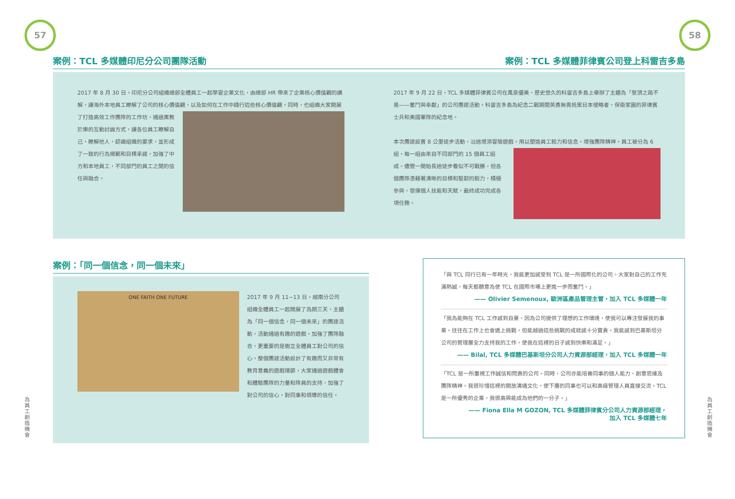57 58
案例：TCL 多媒體印尼分公司團隊活動
2017 年 8 月 30 日，印尼分公司組織總部全體員工一起學習企業文化，由總部 HR 帶來了企業核心價值觀的講解，讓海外本地員工瞭解了公司的核心價值觀，以及如何在工作中踐行這
些核心價值觀。同時，也組織大家開展了打造高效工作團隊的工作坊，通過寓教於樂的互動討論方式，讓各位員工瞭解自己，瞭解他人，認識組織的要求，並形成了一致的行為規範和目標承諾，加強了中方和本地員工，不同部門的員工之間的信任與融合。
案例：TCL 多媒體菲律賓公司登上科雷吉多島
2017 年 9 月 22 日，TCL 多媒體菲律賓公司在風景優美、歷史悠久的科雷吉多島上舉辦了主題為「登頂之路不易——奮鬥與奉獻」的公司團建活動。科雷吉多島為紀念二戰期間英勇無畏抵禦日本侵略者、保衛家園的菲律賓士兵和美國軍隊的紀念地。
本次團建設置 8 公里徒步活動，沿途增添冒險遊戲，用以塑造員工毅力和信念、增強團隊精神。員
工被分為 6 組，每一組由來自不同部門的 15 個員工組成。儘管一開始長途徒步看似不可戰勝，但各個團隊憑藉著清晰的目標和堅韌的毅力，積極參與，發揮個人技能和天賦，最終成功完成各項任務。
案例：「同一個信念，同一個未來」
ONE FAITH ONE FUTURE
2017 年 9 月 11−13 日，越南分公司組織全體員工一起開展了為期三天，主題為「同一個信念，同一個未來」的團建活動，活動通過有趣的遊戲，加強了團隊融合，更重要的是樹立全體員工對公司的信心。整個團建活動設計了有趣而又非常有教育意義的遊戲環節，大家通過遊戲體會和體驗團隊的力量和隊員的支持，加強了對公司的信心，對同事和領導的信任。
「與 TCL 同行已有一年時光，我能更加感受到 TCL 是一所國際化的公司。大家對自己的工作充滿熱誠，每天都願意為使 TCL 在國際市場上更進一步而奮鬥。」
—— Olivier Semenoux, 歐洲區產品管理主管，加入 TCL 多媒體一年
「我為能夠在 TCL 工作感到自豪，因為公司提供了理想的工作環境，使我可以專注發展我的事業。往往在工作上也會遇上挑戰，但能越過這些挑戰的成就感十分寶貴。我能感到巴基斯坦分公司的管理層全力支持我的工作，使我在這裡的日子感到快樂和滿足。」
—— Bilal, TCL 多媒體巴基斯坦分公司人力資源部經理，加入 TCL 多媒體一年
「TCL 是一所重視工作誠信和問責的公司。同時，公司亦能培養同事的個人能力、創意思維及團隊精神。我很珍惜這裡的開放溝通文化，使下層的同事也可以和高級管理人員直接交流。TCL 是一所優秀的企業，我很高興能成為他們的一分子。」
—— Fiona Ella M GOZON, TCL 多媒體菲律賓分公司人力資源部經理，
加入 TCL 多媒體七年
為員工創造機會
為員工創造機會